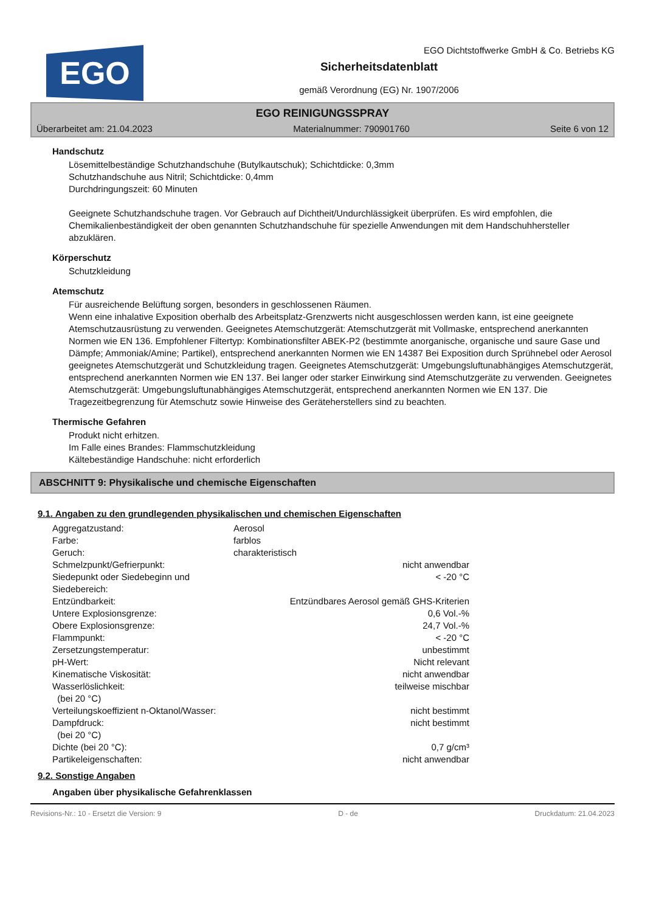EGO
EGO Dichtstoffwerke GmbH & Co. Betriebs KG
Sicherheitsdatenblatt
gemäß Verordnung (EG) Nr. 1907/2006
EGO REINIGUNGSSPRAY
Überarbeitet am: 21.04.2023 Materialnummer: 790901760 Seite 6 von 12
Handschutz
Lösemittelbeständige Schutzhandschuhe (Butylkautschuk); Schichtdicke: 0,3mm
Schutzhandschuhe aus Nitril; Schichtdicke: 0,4mm
Durchdringungszeit: 60 Minuten
Geeignete Schutzhandschuhe tragen. Vor Gebrauch auf Dichtheit/Undurchlässigkeit überprüfen. Es wird empfohlen, die Chemikalienbeständigkeit der oben genannten Schutzhandschuhe für spezielle Anwendungen mit dem Handschuhhersteller abzuklären.
Körperschutz
Schutzkleidung
Atemschutz
Für ausreichende Belüftung sorgen, besonders in geschlossenen Räumen.
Wenn eine inhalative Exposition oberhalb des Arbeitsplatz-Grenzwerts nicht ausgeschlossen werden kann, ist eine geeignete Atemschutzausrüstung zu verwenden. Geeignetes Atemschutzgerät: Atemschutzgerät mit Vollmaske, entsprechend anerkannten Normen wie EN 136. Empfohlener Filtertyp: Kombinationsfilter ABEK-P2 (bestimmte anorganische, organische und saure Gase und Dämpfe; Ammoniak/Amine; Partikel), entsprechend anerkannten Normen wie EN 14387 Bei Exposition durch Sprühnebel oder Aerosol geeignetes Atemschutzgerät und Schutzkleidung tragen. Geeignetes Atemschutzgerät: Umgebungsluftunabhängiges Atemschutzgerät, entsprechend anerkannten Normen wie EN 137. Bei langer oder starker Einwirkung sind Atemschutzgeräte zu verwenden. Geeignetes Atemschutzgerät: Umgebungsluftunabhängiges Atemschutzgerät, entsprechend anerkannten Normen wie EN 137. Die Tragezeitbegrenzung für Atemschutz sowie Hinweise des Geräteherstellers sind zu beachten.
Thermische Gefahren
Produkt nicht erhitzen.
Im Falle eines Brandes: Flammschutzkleidung
Kältebeständige Handschuhe: nicht erforderlich
ABSCHNITT 9: Physikalische und chemische Eigenschaften
9.1. Angaben zu den grundlegenden physikalischen und chemischen Eigenschaften
| Aggregatzustand: | Aerosol | |
| Farbe: | farblos | |
| Geruch: | charakteristisch | |
| Schmelzpunkt/Gefrierpunkt: | | nicht anwendbar |
| Siedepunkt oder Siedebeginn und Siedebereich: | | < -20 °C |
| Entzündbarkeit: | | Entzündbares Aerosol gemäß GHS-Kriterien |
| Untere Explosionsgrenze: | | 0,6 Vol.-% |
| Obere Explosionsgrenze: | | 24,7 Vol.-% |
| Flammpunkt: | | < -20 °C |
| Zersetzungstemperatur: | | unbestimmt |
| pH-Wert: | | Nicht relevant |
| Kinematische Viskosität: | | nicht anwendbar |
| Wasserlöslichkeit: (bei 20 °C) | | teilweise mischbar |
| Verteilungskoeffizient n-Oktanol/Wasser: | | nicht bestimmt |
| Dampfdruck: (bei 20 °C) | | nicht bestimmt |
| Dichte (bei 20 °C): | | 0,7 g/cm³ |
| Partikeleigenschaften: | | nicht anwendbar |
9.2. Sonstige Angaben
Angaben über physikalische Gefahrenklassen
Revisions-Nr.: 10 - Ersetzt die Version: 9 D - de Druckdatum: 21.04.2023